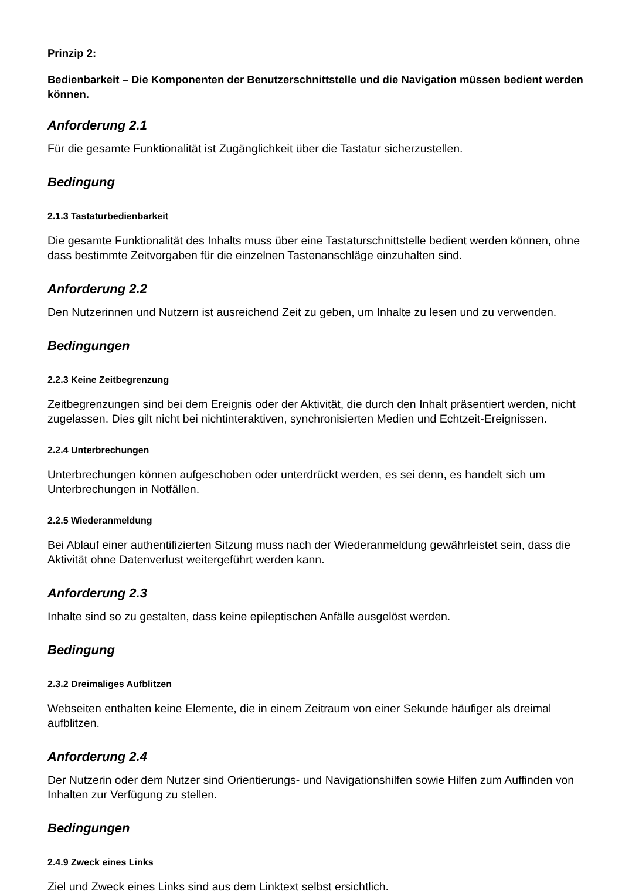Prinzip 2:
Bedienbarkeit – Die Komponenten der Benutzerschnittstelle und die Navigation müssen bedient werden können.
Anforderung 2.1
Für die gesamte Funktionalität ist Zugänglichkeit über die Tastatur sicherzustellen.
Bedingung
2.1.3 Tastaturbedienbarkeit
Die gesamte Funktionalität des Inhalts muss über eine Tastaturschnittstelle bedient werden können, ohne dass bestimmte Zeitvorgaben für die einzelnen Tastenanschläge einzuhalten sind.
Anforderung 2.2
Den Nutzerinnen und Nutzern ist ausreichend Zeit zu geben, um Inhalte zu lesen und zu verwenden.
Bedingungen
2.2.3 Keine Zeitbegrenzung
Zeitbegrenzungen sind bei dem Ereignis oder der Aktivität, die durch den Inhalt präsentiert werden, nicht zugelassen. Dies gilt nicht bei nichtinteraktiven, synchronisierten Medien und Echtzeit-Ereignissen.
2.2.4 Unterbrechungen
Unterbrechungen können aufgeschoben oder unterdrückt werden, es sei denn, es handelt sich um Unterbrechungen in Notfällen.
2.2.5 Wiederanmeldung
Bei Ablauf einer authentifizierten Sitzung muss nach der Wiederanmeldung gewährleistet sein, dass die Aktivität ohne Datenverlust weitergeführt werden kann.
Anforderung 2.3
Inhalte sind so zu gestalten, dass keine epileptischen Anfälle ausgelöst werden.
Bedingung
2.3.2 Dreimaliges Aufblitzen
Webseiten enthalten keine Elemente, die in einem Zeitraum von einer Sekunde häufiger als dreimal aufblitzen.
Anforderung 2.4
Der Nutzerin oder dem Nutzer sind Orientierungs- und Navigationshilfen sowie Hilfen zum Auffinden von Inhalten zur Verfügung zu stellen.
Bedingungen
2.4.9 Zweck eines Links
Ziel und Zweck eines Links sind aus dem Linktext selbst ersichtlich.